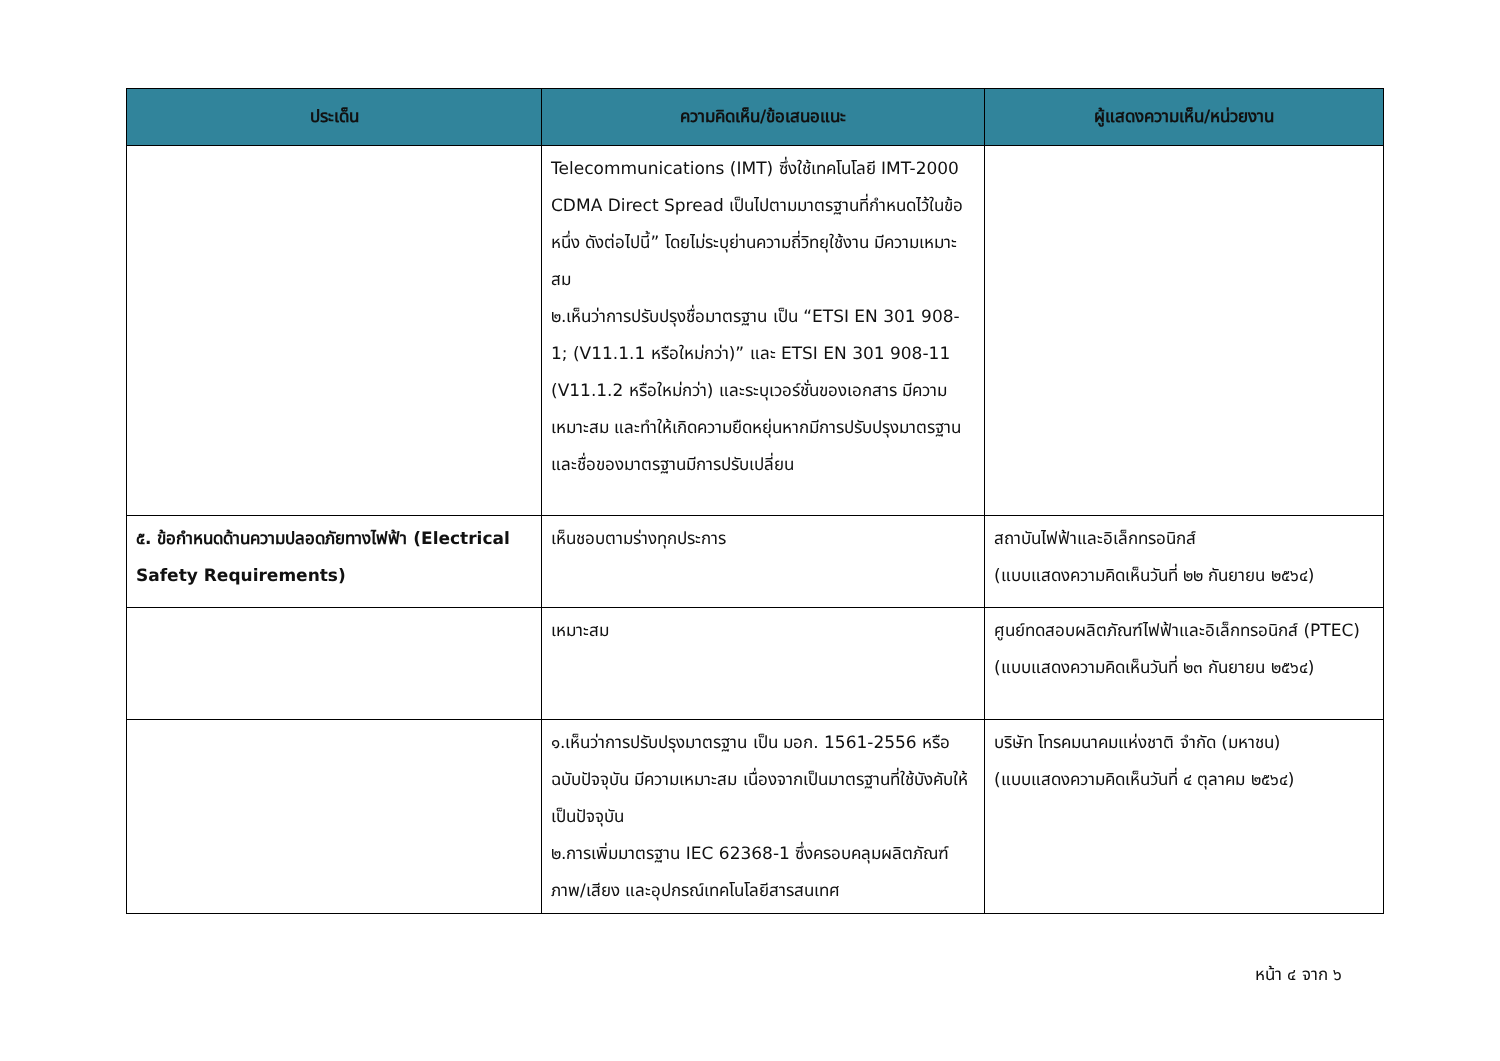| ประเด็น | ความคิดเห็น/ข้อเสนอแนะ | ผู้แสดงความเห็น/หน่วยงาน |
| --- | --- | --- |
| | Telecommunications (IMT) ซึ่งใช้เทคโนโลยี IMT-2000 CDMA Direct Spread เป็นไปตามมาตรฐานที่กำหนดไว้ในข้อหนึ่ง ดังต่อไปนี้” โดยไม่ระบุย่านความถี่วิทยุใช้งาน มีความเหมาะสม ๒.เห็นว่าการปรับปรุงชื่อมาตรฐาน เป็น “ETSI EN 301 908-1; (V11.1.1 หรือใหม่กว่า)” และ ETSI EN 301 908-11 (V11.1.2 หรือใหม่กว่า) และระบุเวอร์ชั่นของเอกสาร มีความเหมาะสม และทำให้เกิดความยืดหยุ่นหากมีการปรับปรุงมาตรฐานและชื่อของมาตรฐานมีการปรับเปลี่ยน | |
| ๕. ข้อกำหนดด้านความปลอดภัยทางไฟฟ้า (Electrical Safety Requirements) | เห็นชอบตามร่างทุกประการ | สถาบันไฟฟ้าและอิเล็กทรอนิกส์ (แบบแสดงความคิดเห็นวันที่ ๒๒ กันยายน ๒๕๖๔) |
| | เหมาะสม | ศูนย์ทดสอบผลิตภัณฑ์ไฟฟ้าและอิเล็กทรอนิกส์ (PTEC) (แบบแสดงความคิดเห็นวันที่ ๒๓ กันยายน ๒๕๖๔) |
| | ๑.เห็นว่าการปรับปรุงมาตรฐาน เป็น มอก. 1561-2556 หรือฉบับปัจจุบัน มีความเหมาะสม เนื่องจากเป็นมาตรฐานที่ใช้บังคับให้เป็นปัจจุบัน ๒.การเพิ่มมาตรฐาน IEC 62368-1 ซึ่งครอบคลุมผลิตภัณฑ์ภาพ/เสียง และอุปกรณ์เทคโนโลยีสารสนเทศ | บริษัท โทรคมนาคมแห่งชาติ จำกัด (มหาชน) (แบบแสดงความคิดเห็นวันที่ ๔ ตุลาคม ๒๕๖๔) |
หน้า ๔ จาก ๖